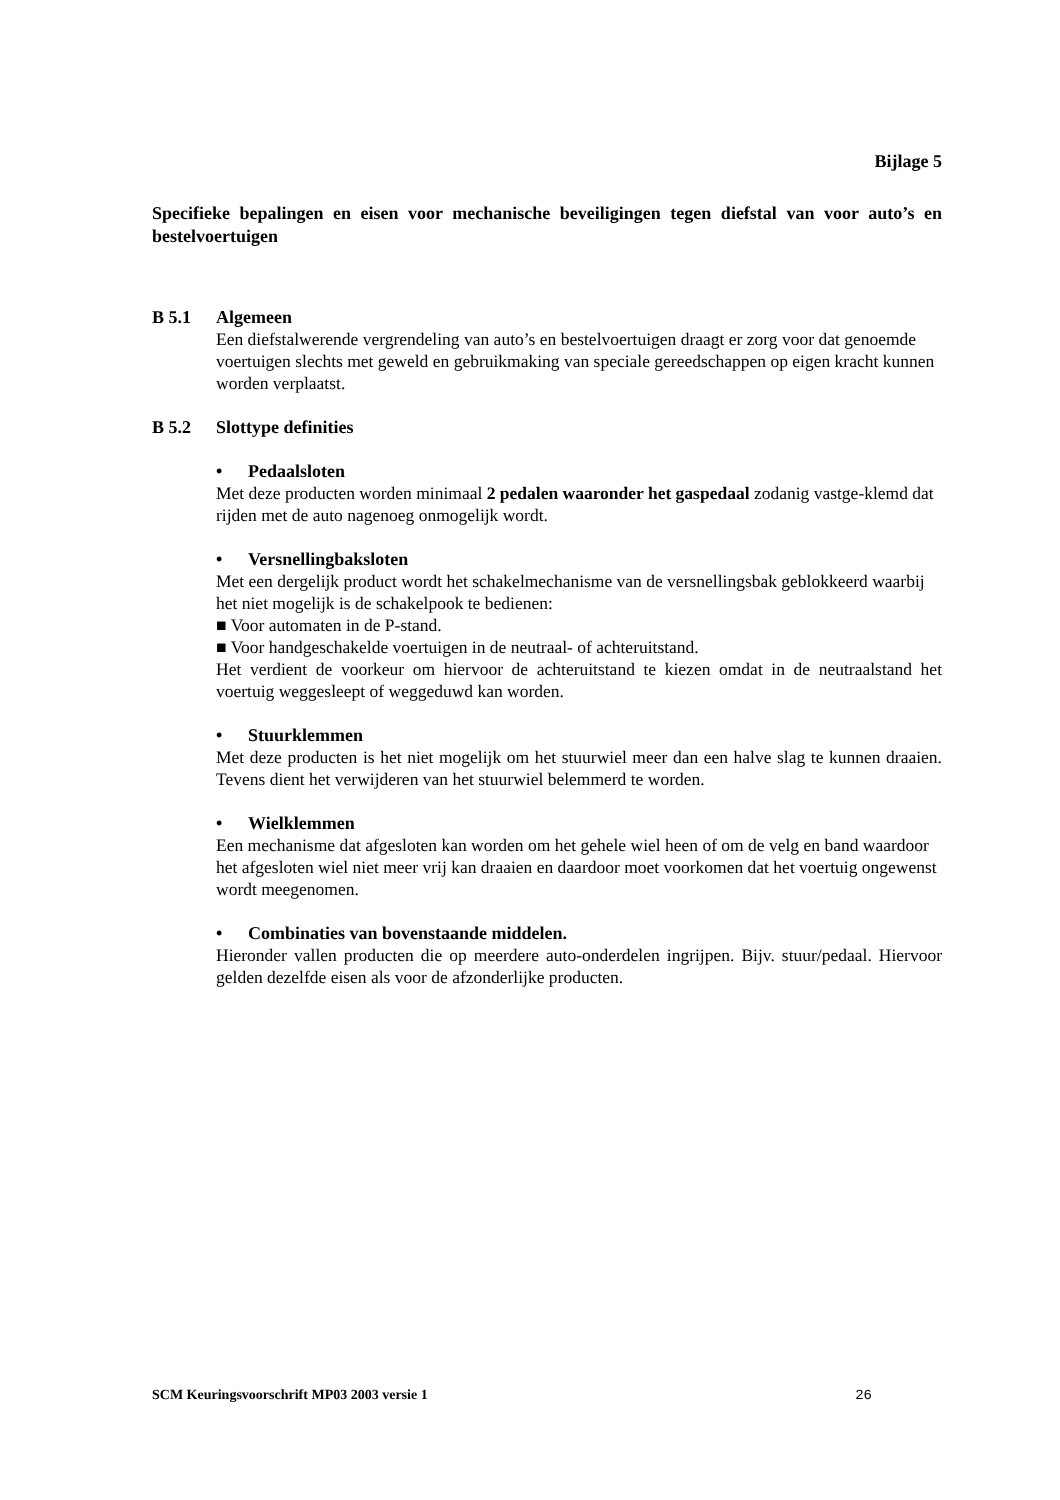Bijlage 5
Specifieke bepalingen en eisen voor mechanische beveiligingen tegen diefstal van voor auto’s en bestelvoertuigen
B 5.1 Algemeen
Een diefstalwerende vergrendeling van auto’s en bestelvoertuigen draagt er zorg voor dat genoemde voertuigen slechts met geweld en gebruikmaking van speciale gereedschappen op eigen kracht kunnen worden verplaatst.
B 5.2 Slottype definities
• Pedaalsloten
Met deze producten worden minimaal 2 pedalen waaronder het gaspedaal zodanig vastge-klemd dat rijden met de auto nagenoeg onmogelijk wordt.
• Versnellingbaksloten
Met een dergelijk product wordt het schakelmechanisme van de versnellingsbak geblokkeerd waarbij het niet mogelijk is de schakelpook te bedienen:
■ Voor automaten in de P-stand.
■ Voor handgeschakelde voertuigen in de neutraal- of achteruitstand.
Het verdient de voorkeur om hiervoor de achteruitstand te kiezen omdat in de neutraalstand het voertuig weggesleept of weggeduwd kan worden.
• Stuurklemmen
Met deze producten is het niet mogelijk om het stuurwiel meer dan een halve slag te kunnen draaien. Tevens dient het verwijderen van het stuurwiel belemmerd te worden.
• Wielklemmen
Een mechanisme dat afgesloten kan worden om het gehele wiel heen of om de velg en band waardoor het afgesloten wiel niet meer vrij kan draaien en daardoor moet voorkomen dat het voertuig ongewenst wordt meegenomen.
• Combinaties van bovenstaande middelen.
Hieronder vallen producten die op meerdere auto-onderdelen ingrijpen. Bijv. stuur/pedaal. Hiervoor gelden dezelfde eisen als voor de afzonderlijke producten.
SCM Keuringsvoorschrift MP03 2003 versie 1 26